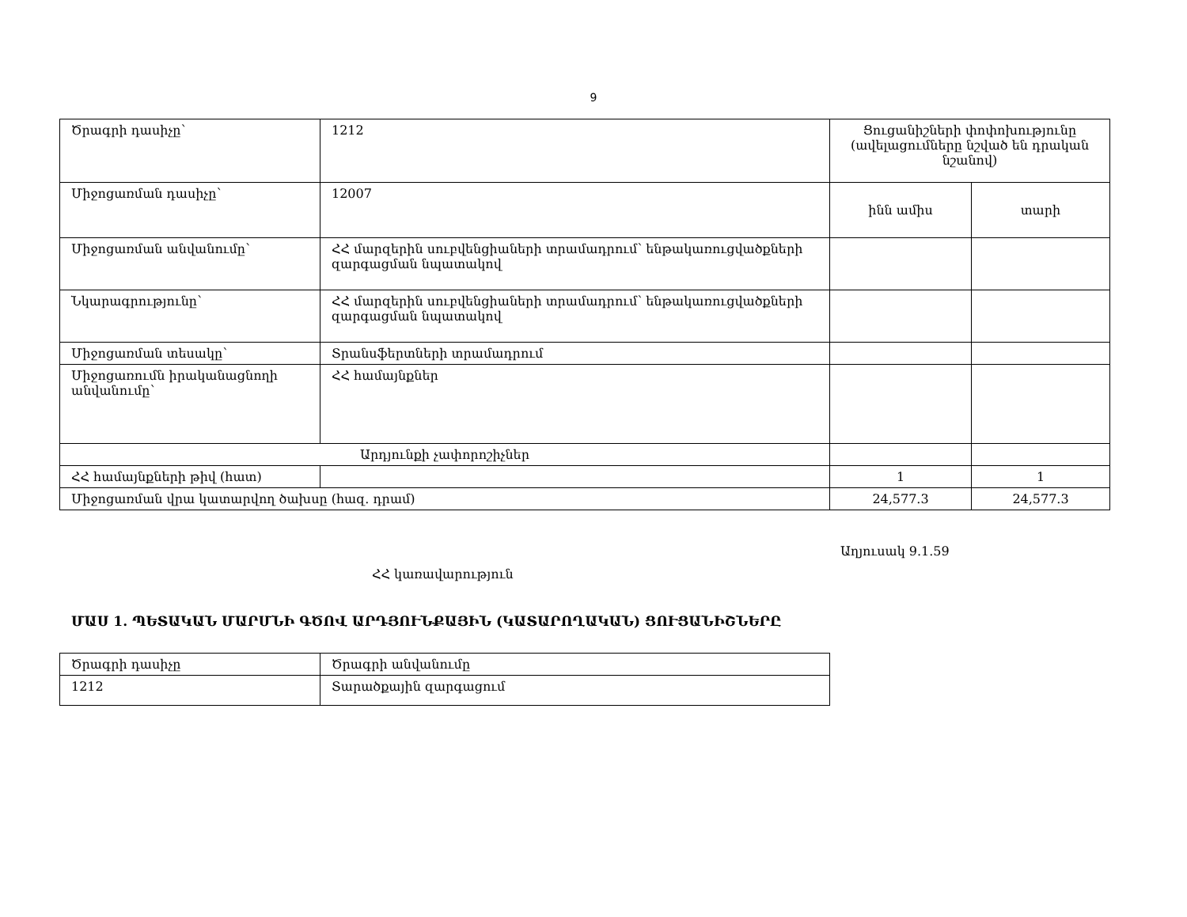9
| Ծրագրի դասիչը՝ | 1212 | Ցուցանիշների փոփոխությունը (ավելացումները նշված են դրական նշանով) | |
| Միջոցառման դասիչը՝ | 12007 | ինն ամիս | տարի |
| Միջոցառման անվանումը՝ | ՀՀ մարզերին սուբվենցիաների տրամադրում՝ ենթակառուցվածքների զարգացման նպատակով | | |
| Նկարագրությունը՝ | ՀՀ մարզերին սուբվենցիաների տրամադրում՝ ենթակառուցվածքների զարգացման նպատակով | | |
| Միջոցառման տեսակը՝ | Տրանսֆերտների տրամադրում | | |
| Միջոցառումն իրականացնողի անվանումը՝ | ՀՀ համայնքներ | | |
| Արդյունքի չափորոշիչներ | | | |
| ՀՀ համայնքների թիվ (հատ) | | 1 | 1 |
| Միջոցառման վրա կատարվող ծախսը (հազ. դրամ) | | 24,577.3 | 24,577.3 |
Աղյուսակ 9.1.59
ՀՀ կառավարություն
ՄԱՍ 1. ՊԵՏԱԿԱՆ ՄԱՐՄՆԻ ԳԾՈՎ ԱՐԴՅՈՒՆՔԱՅԻՆ (ԿԱՏԱՐՈՂԱԿԱՆ) ՑՈՒՑԱՆԻՇՆԵՐԸ
| Ծրագրի դասիչը | Ծրագրի անվանումը |
| 1212 | Տարածքային զարգացում |